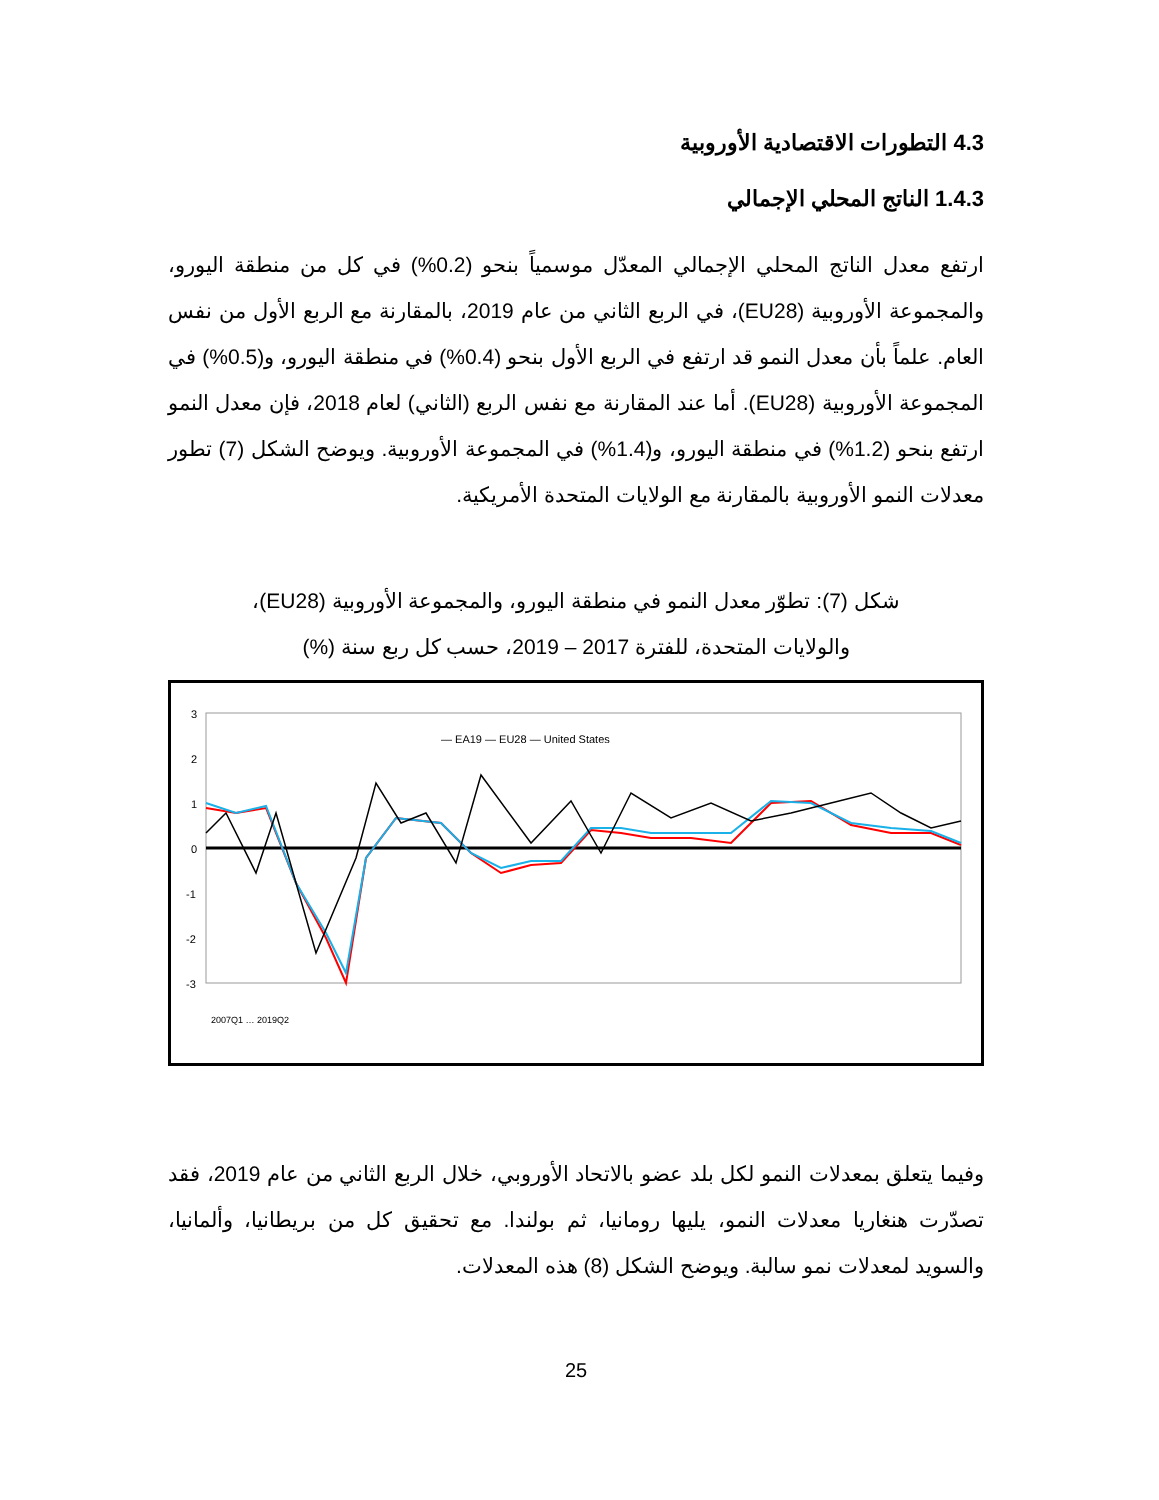4.3 التطورات الاقتصادية الأوروبية
1.4.3 الناتج المحلي الإجمالي
ارتفع معدل الناتج المحلي الإجمالي المعدّل موسمياً بنحو (0.2%) في كل من منطقة اليورو، والمجموعة الأوروبية (EU28)، في الربع الثاني من عام 2019، بالمقارنة مع الربع الأول من نفس العام. علماً بأن معدل النمو قد ارتفع في الربع الأول بنحو (0.4%) في منطقة اليورو، و(0.5%) في المجموعة الأوروبية (EU28). أما عند المقارنة مع نفس الربع (الثاني) لعام 2018، فإن معدل النمو ارتفع بنحو (1.2%) في منطقة اليورو، و(1.4%) في المجموعة الأوروبية. ويوضح الشكل (7) تطور معدلات النمو الأوروبية بالمقارنة مع الولايات المتحدة الأمريكية.
شكل (7): تطوّر معدل النمو في منطقة اليورو، والمجموعة الأوروبية (EU28)،
والولايات المتحدة، للفترة 2017 – 2019، حسب كل ربع سنة (%)
3
2
1
0
-1
-2
-3
— EA19 — EU28 — United States
2007Q1 … 2019Q2
وفيما يتعلق بمعدلات النمو لكل بلد عضو بالاتحاد الأوروبي، خلال الربع الثاني من عام 2019، فقد تصدّرت هنغاريا معدلات النمو، يليها رومانيا، ثم بولندا. مع تحقيق كل من بريطانيا، وألمانيا، والسويد لمعدلات نمو سالبة. ويوضح الشكل (8) هذه المعدلات.
25